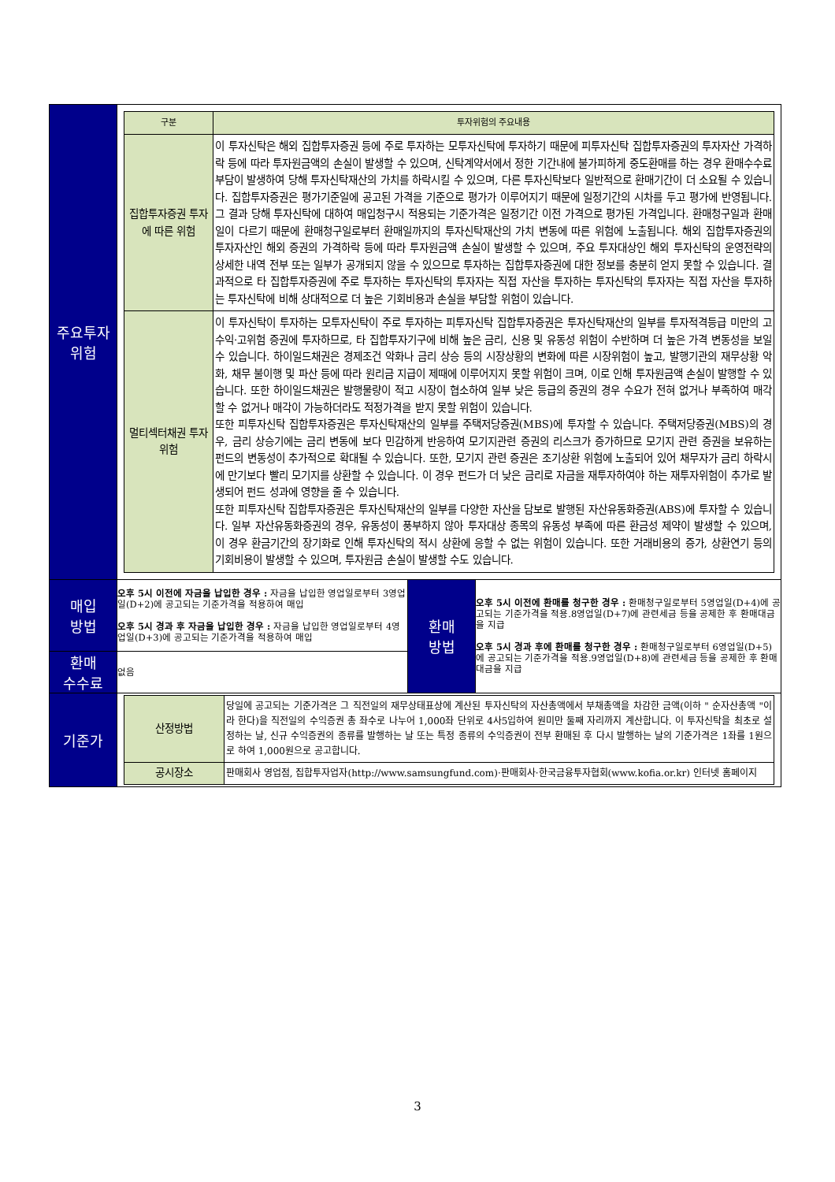| 주요투자 위험 | / 구분 / 투자위험의 주요내용 / / --- / --- / / 집합투자증권 투자에 따른 위험 / 이 투자신탁은 해외 집합투자증권 등에 주로 투자하는 모투자신탁에 투자하기 때문에 피투자신탁 집합투자증권의 투자자산 가격하락 등에 따라 투자원금액의 손실이 발생할 수 있으며, 신탁계약서에서 정한 기간내에 불가피하게 중도환매를 하는 경우 환매수수료 부담이 발생하여 당해 투자신탁재산의 가치를 하락시킬 수 있으며, 다른 투자신탁보다 일반적으로 환매기간이 더 소요될 수 있습니다. 집합투자증권은 평가기준일에 공고된 가격을 기준으로 평가가 이루어지기 때문에 일정기간의 시차를 두고 평가에 반영됩니다. 그 결과 당해 투자신탁에 대하여 매입청구시 적용되는 기준가격은 일정기간 이전 가격으로 평가된 가격입니다. 환매청구일과 환매일이 다르기 때문에 환매청구일로부터 환매일까지의 투자신탁재산의 가치 변동에 따른 위험에 노출됩니다. 해외 집합투자증권의 투자자산인 해외 증권의 가격하락 등에 따라 투자원금액 손실이 발생할 수 있으며, 주요 투자대상인 해외 투자신탁의 운영전략의 상세한 내역 전부 또는 일부가 공개되지 않을 수 있으므로 투자하는 집합투자증권에 대한 정보를 충분히 얻지 못할 수 있습니다. 결과적으로 타 집합투자증권에 주로 투자하는 투자신탁의 투자자는 직접 자산을 투자하는 투자신탁의 투자자는 직접 자산을 투자하는 투자신탁에 비해 상대적으로 더 높은 기회비용과 손실을 부담할 위험이 있습니다. / / 멀티섹터채권 투자위험 / 이 투자신탁이 투자하는 모투자신탁이 주로 투자하는 피투자신탁 집합투자증권은 투자신탁재산의 일부를 투자적격등급 미만의 고수익·고위험 증권에 투자하므로, 타 집합투자기구에 비해 높은 금리, 신용 및 유동성 위험이 수반하며 더 높은 가격 변동성을 보일 수 있습니다. 하이일드채권은 경제조건 악화나 금리 상승 등의 시장상황의 변화에 따른 시장위험이 높고, 발행기관의 재무상황 악화, 채무 불이행 및 파산 등에 따라 원리금 지급이 제때에 이루어지지 못할 위험이 크며, 이로 인해 투자원금액 손실이 발행할 수 있습니다. 또한 하이일드채권은 발행물량이 적고 시장이 협소하여 일부 낮은 등급의 증권의 경우 수요가 전혀 없거나 부족하여 매각할 수 없거나 매각이 가능하더라도 적정가격을 받지 못할 위험이 있습니다. 또한 피투자신탁 집합투자증권은 투자신탁재산의 일부를 주택저당증권(MBS)에 투자할 수 있습니다. 주택저당증권(MBS)의 경우, 금리 상승기에는 금리 변동에 보다 민감하게 반응하여 모기지관련 증권의 리스크가 증가하므로 모기지 관련 증권을 보유하는 펀드의 변동성이 추가적으로 확대될 수 있습니다. 또한, 모기지 관련 증권은 조기상환 위험에 노출되어 있어 채무자가 금리 하락시에 만기보다 빨리 모기지를 상환할 수 있습니다. 이 경우 펀드가 더 낮은 금리로 자금을 재투자하여야 하는 재투자위험이 추가로 발생되어 펀드 성과에 영향을 줄 수 있습니다. 또한 피투자신탁 집합투자증권은 투자신탁재산의 일부를 다양한 자산을 담보로 발행된 자산유동화증권(ABS)에 투자할 수 있습니다. 일부 자산유동화증권의 경우, 유동성이 풍부하지 않아 투자대상 종목의 유동성 부족에 따른 환금성 제약이 발생할 수 있으며, 이 경우 환금기간의 장기화로 인해 투자신탁의 적시 상환에 응할 수 없는 위험이 있습니다. 또한 거래비용의 증가, 상환연기 등의 기회비용이 발생할 수 있으며, 투자원금 손실이 발생할 수도 있습니다. / | | |
| 매입 방법 | 오후 5시 이전에 자금을 납입한 경우 : 자금을 납입한 영업일로부터 3영업일(D+2)에 공고되는 기준가격을 적용하여 매입 오후 5시 경과 후 자금을 납입한 경우 : 자금을 납입한 영업일로부터 4영업일(D+3)에 공고되는 기준가격을 적용하여 매입 | 환매 방법 | 오후 5시 이전에 환매를 청구한 경우 : 환매청구일로부터 5영업일(D+4)에 공고되는 기준가격을 적용.8영업일(D+7)에 관련세금 등을 공제한 후 환매대금을 지급 오후 5시 경과 후에 환매를 청구한 경우 : 환매청구일로부터 6영업일(D+5)에 공고되는 기준가격을 적용.9영업일(D+8)에 관련세금 등을 공제한 후 환매대금을 지급 |
| 환매 수수료 | 없음 | | |
| 기준가 | / 산정방법 / 당일에 공고되는 기준가격은 그 직전일의 재무상태표상에 계산된 투자신탁의 자산총액에서 부채총액을 차감한 금액(이하 " 순자산총액 "이라 한다)을 직전일의 수익증권 총 좌수로 나누어 1,000좌 단위로 4사5입하여 원미만 둘째 자리까지 계산합니다. 이 투자신탁을 최초로 설정하는 날, 신규 수익증권의 종류를 발행하는 날 또는 특정 종류의 수익증권이 전부 환매된 후 다시 발행하는 날의 기준가격은 1좌를 1원으로 하여 1,000원으로 공고합니다. / / 공시장소 / 판매회사 영업점, 집합투자업자(http://www.samsungfund.com)·판매회사·한국금융투자협회(www.kofia.or.kr) 인터넷 홈페이지 / | | |
3